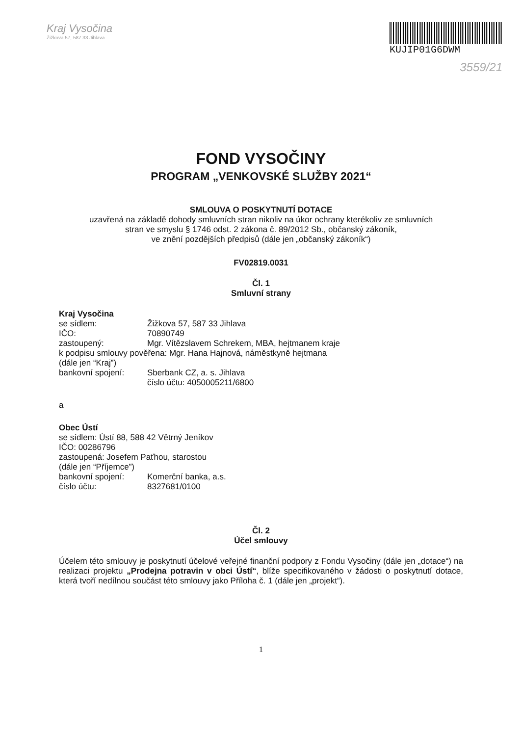Kraj Vysočina
Žižkova 57, 587 33 Jihlava
KUJIP01G6DWM
3559/21
FOND VYSOČINY
PROGRAM „VENKOVSKÉ SLUŽBY 2021“
SMLOUVA O POSKYTNUTÍ DOTACE
uzavřená na základě dohody smluvních stran nikoliv na úkor ochrany kterékoliv ze smluvních
stran ve smyslu § 1746 odst. 2 zákona č. 89/2012 Sb., občanský zákoník,
ve znění pozdějších předpisů (dále jen „občanský zákoník“)
FV02819.0031
Čl. 1
Smluvní strany
Kraj Vysočina
se sídlem: Žižkova 57, 587 33 Jihlava
IČO: 70890749
zastoupený: Mgr. Vítězslavem Schrekem, MBA, hejtmanem kraje
k podpisu smlouvy pověřena: Mgr. Hana Hajnová, náměstkyně hejtmana
(dále jen “Kraj”)
bankovní spojení: Sberbank CZ, a. s. Jihlava
číslo účtu: 4050005211/6800
a
Obec Ústí
se sídlem: Ústí 88, 588 42 Větrný Jeníkov
IČO: 00286796
zastoupená: Josefem Paťhou, starostou
(dále jen “Příjemce”)
bankovní spojení: Komerční banka, a.s.
číslo účtu: 8327681/0100
Čl. 2
Účel smlouvy
Účelem této smlouvy je poskytnutí účelové veřejné finanční podpory z Fondu Vysočiny (dále jen „dotace“) na realizaci projektu „Prodejna potravin v obci Ústí“, blíže specifikovaného v žádosti o poskytnutí dotace, která tvoří nedílnou součást této smlouvy jako Příloha č. 1 (dále jen „projekt“).
1